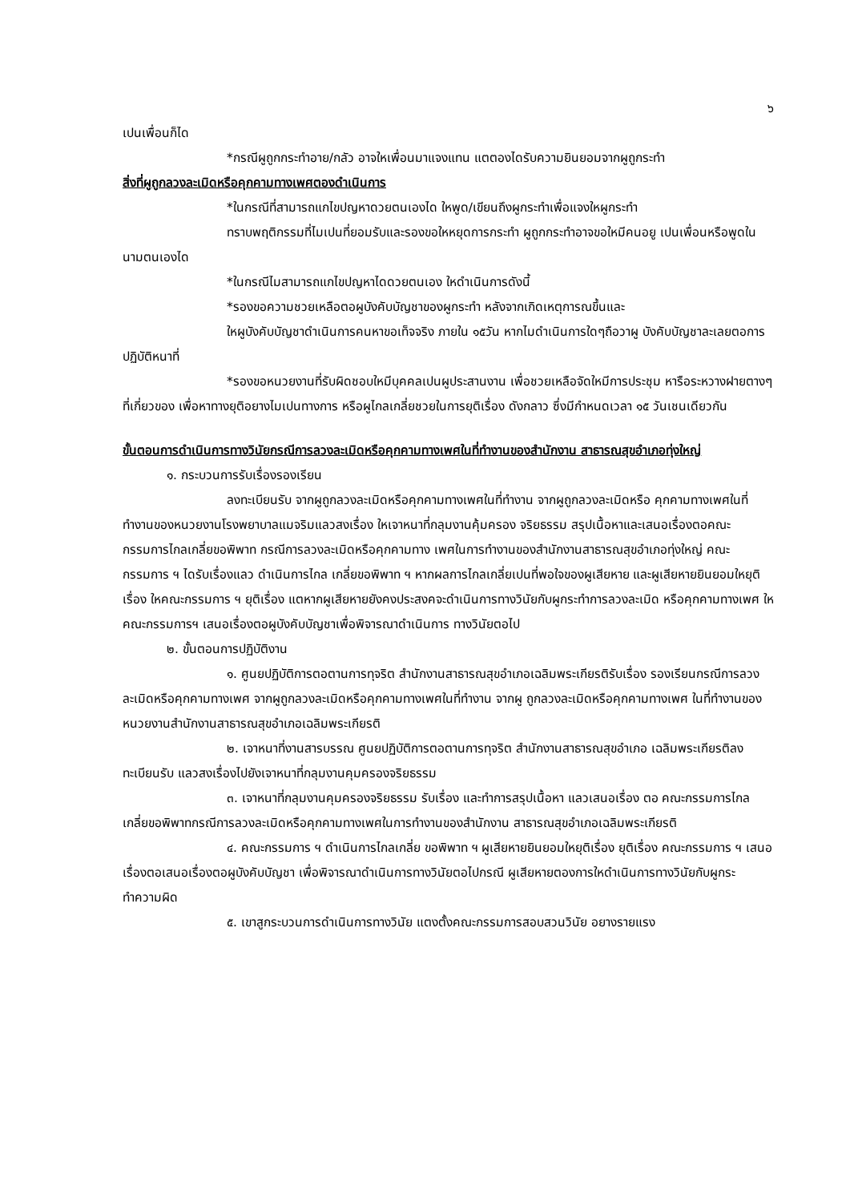๖
เปนเพื่อนก็ได
*กรณีผูถูกกระทำอาย/กลัว อาจใหเพื่อนมาแจงแทน แตตองไดรับความยินยอมจากผูถูกระทำ
สิ่งที่ผูถูกลวงละเมิดหรือคุกคามทางเพศตองดำเนินการ
*ในกรณีที่สามารถแกไขปญหาดวยตนเองได ใหพูด/เขียนถึงผูกระทำเพื่อแจงใหผูกระทำ
ทราบพฤติกรรมที่ไมเปนที่ยอมรับและรองขอใหหยุดการกระทำ ผูถูกกระทำอาจขอใหมีคนอยู เปนเพื่อนหรือพูดในนามตนเองได
*ในกรณีไมสามารถแกไขปญหาไดดวยตนเอง ใหดำเนินการดังนี้
*รองขอความชวยเหลือตอผูบังคับบัญชาของผูกระทำ หลังจากเกิดเหตุการณขึ้นและ
ใหผูบังคับบัญชาดำเนินการคนหาขอเท็จจริง ภายใน ๑๕วัน หากไมดำเนินการใดๆถือวาผู บังคับบัญชาละเลยตอการปฏิบัติหนาที่
*รองขอหนวยงานที่รับผิดชอบใหมีบุคคลเปนผูประสานงาน เพื่อชวยเหลือจัดใหมีการประชุม หารือระหวางฝายตางๆที่เกี่ยวของ เพื่อหาทางยุติอยางไมเปนทางการ หรือผูไกลเกลี่ยชวยในการยุติเรื่อง ดังกลาว ซึ่งมีกำหนดเวลา ๑๕ วันเชนเดียวกัน
ขั้นตอนการดำเนินการทางวินัยกรณีการลวงละเมิดหรือคุกคามทางเพศในที่ทำงานของสำนักงาน สาธารณสุขอำเภอทุ่งใหญ่
๑. กระบวนการรับเรื่องรองเรียน
ลงทะเบียนรับ จากผูถูกลวงละเมิดหรือคุกคามทางเพศในที่ทำงาน จากผูถูกลวงละเมิดหรือ คุกคามทางเพศในที่ทำงานของหนวยงานโรงพยาบาลแมจริมแลวสงเรื่อง ใหเจาหนาที่กลุมงานคุ้มครอง จริยธรรม สรุปเนื้อหาและเสนอเรื่องตอคณะกรรมการไกลเกลี่ยขอพิพาท กรณีการลวงละเมิดหรือคุกคามทาง เพศในการทำงานของสำนักงานสาธารณสุขอำเภอทุ่งใหญ่ คณะกรรมการ ฯ ไดรับเรื่องแลว ดำเนินการไกล เกลี่ยขอพิพาท ฯ หากผลการไกลเกลี่ยเปนที่พอใจของผูเสียหาย และผูเสียหายยินยอมใหยุติเรื่อง ใหคณะกรรมการ ฯ ยุติเรื่อง แตหากผูเสียหายยังคงประสงคจะดำเนินการทางวินัยกับผูกระทำการลวงละเมิด หรือคุกคามทางเพศ ใหคณะกรรมการฯ เสนอเรื่องตอผูบังคับบัญชาเพื่อพิจารณาดำเนินการ ทางวินัยตอไป
๒. ขั้นตอนการปฏิบัติงาน
๑. ศูนยปฏิบัติการตอตานการทุจริต สำนักงานสาธารณสุขอำเภอเฉลิมพระเกียรติรับเรื่อง รองเรียนกรณีการลวงละเมิดหรือคุกคามทางเพศ จากผูถูกลวงละเมิดหรือคุกคามทางเพศในที่ทำงาน จากผู ถูกลวงละเมิดหรือคุกคามทางเพศ ในที่ทำงานของหนวยงานสำนักงานสาธารณสุขอำเภอเฉลิมพระเกียรติ
๒. เจาหนาที่งานสารบรรณ ศูนยปฏิบัติการตอตานการทุจริต สำนักงานสาธารณสุขอำเภอ เฉลิมพระเกียรติลงทะเบียนรับ แลวสงเรื่องไปยังเจาหนาที่กลุมงานคุมครองจริยธรรม
๓. เจาหนาที่กลุมงานคุมครองจริยธรรม รับเรื่อง และทำการสรุปเนื้อหา แลวเสนอเรื่อง ตอ คณะกรรมการไกลเกลี่ยขอพิพาทกรณีการลวงละเมิดหรือคุกคามทางเพศในการทำงานของสำนักงาน สาธารณสุขอำเภอเฉลิมพระเกียรติ
๔. คณะกรรมการ ฯ ดำเนินการไกลเกลี่ย ขอพิพาท ฯ ผูเสียหายยินยอมใหยุติเรื่อง ยุติเรื่อง คณะกรรมการ ฯ เสนอเรื่องตอเสนอเรื่องตอผูบังคับบัญชา เพื่อพิจารณาดำเนินการทางวินัยตอไปกรณี ผูเสียหายตองการใหดำเนินการทางวินัยกับผูกระทำความผิด
๕. เขาสูกระบวนการดำเนินการทางวินัย แตงตั้งคณะกรรมการสอบสวนวินัย อยางรายแรง